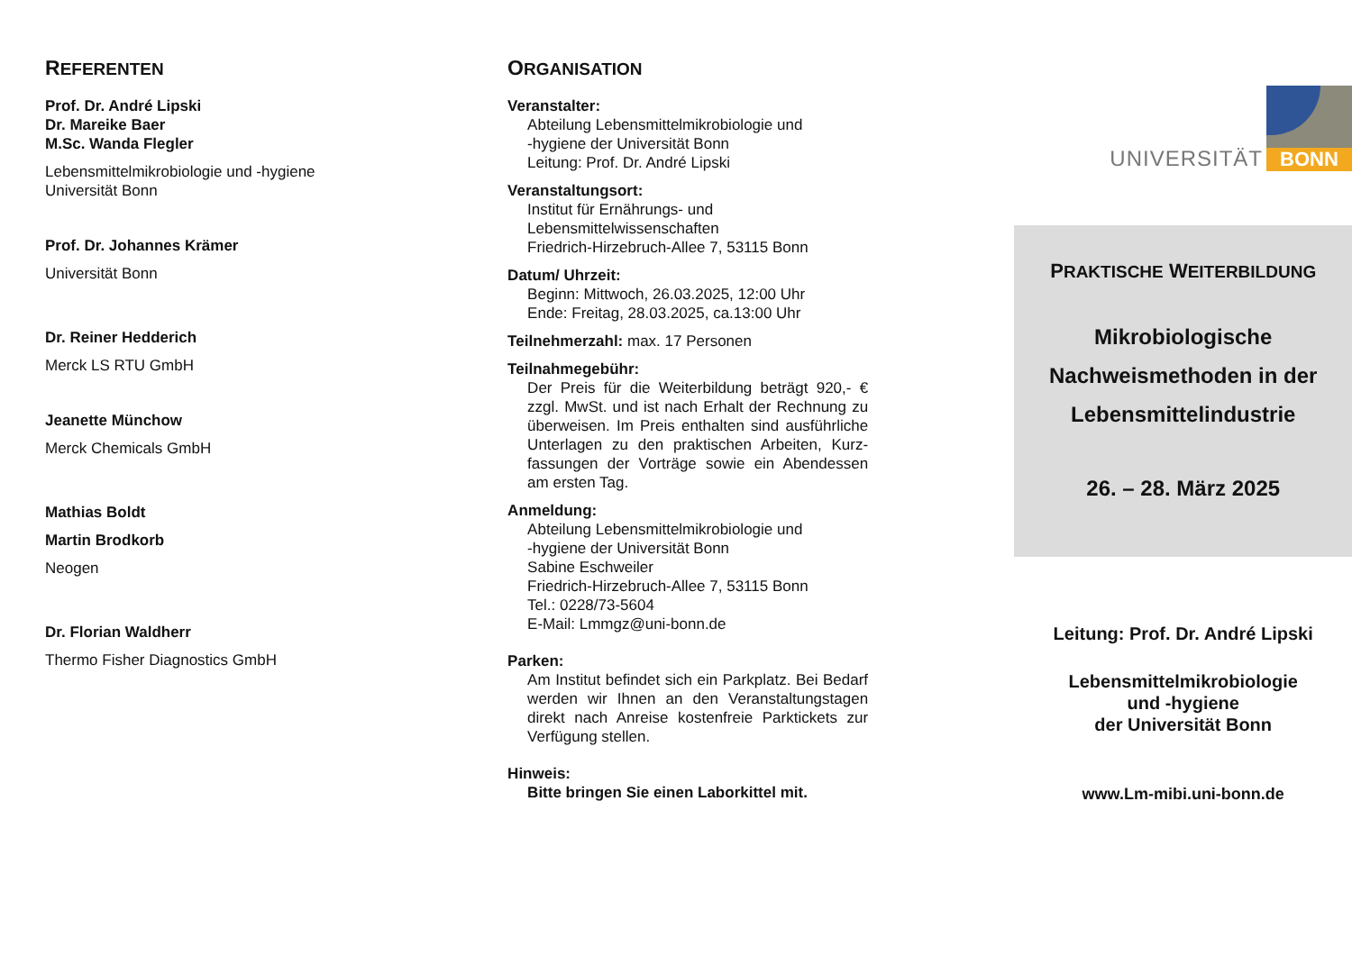REFERENTEN
Prof. Dr. André Lipski
Dr. Mareike Baer
M.Sc. Wanda Flegler
Lebensmittelmikrobiologie und -hygiene
Universität Bonn
Prof. Dr. Johannes Krämer
Universität Bonn
Dr. Reiner Hedderich
Merck LS RTU GmbH
Jeanette Münchow
Merck Chemicals GmbH
Mathias Boldt
Martin Brodkorb
Neogen
Dr. Florian Waldherr
Thermo Fisher Diagnostics GmbH
ORGANISATION
Veranstalter:
Abteilung Lebensmittelmikrobiologie und
-hygiene der Universität Bonn
Leitung: Prof. Dr. André Lipski
Veranstaltungsort:
Institut für Ernährungs- und
Lebensmittelwissenschaften
Friedrich-Hirzebruch-Allee 7, 53115 Bonn
Datum/ Uhrzeit:
Beginn: Mittwoch, 26.03.2025, 12:00 Uhr
Ende: Freitag, 28.03.2025, ca.13:00 Uhr
Teilnehmerzahl: max. 17 Personen
Teilnahmegebühr:
Der Preis für die Weiterbildung beträgt 920,- € zzgl. MwSt. und ist nach Erhalt der Rechnung zu überweisen. Im Preis enthalten sind ausführliche Unterlagen zu den praktischen Arbeiten, Kurz­fassungen der Vorträge sowie ein Abendessen am ersten Tag.
Anmeldung:
Abteilung Lebensmittelmikrobiologie und
-hygiene der Universität Bonn
Sabine Eschweiler
Friedrich-Hirzebruch-Allee 7, 53115 Bonn
Tel.: 0228/73-5604
E-Mail: Lmmgz@uni-bonn.de
Parken:
Am Institut befindet sich ein Parkplatz. Bei Bedarf werden wir Ihnen an den Veranstaltungs­tagen direkt nach Anreise kostenfreie Parktickets zur Verfügung stellen.
Hinweis:
Bitte bringen Sie einen Laborkittel mit.
UNIVERSITÄT
BONN
PRAKTISCHE WEITERBILDUNG
Mikrobiologische
Nachweismethoden in der
Lebensmittelindustrie
26. – 28. März 2025
Leitung: Prof. Dr. André Lipski
Lebensmittelmikrobiologie
und -hygiene
der Universität Bonn
www.Lm-mibi.uni-bonn.de